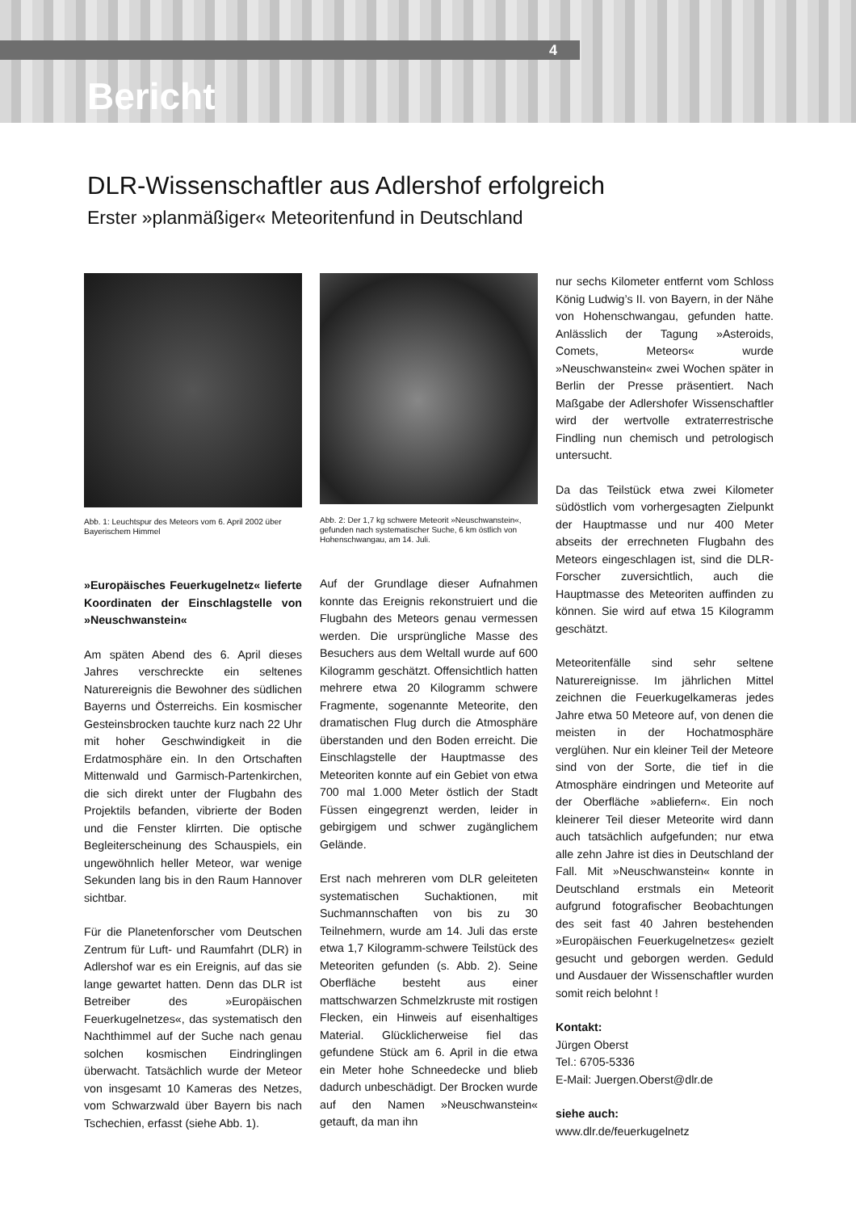4
Bericht
DLR-Wissenschaftler aus Adlershof erfolgreich
Erster »planmäßiger« Meteoritenfund in Deutschland
Abb. 1: Leuchtspur des Meteors vom 6. April 2002 über Bayerischem Himmel
»Europäisches Feuerkugelnetz« lieferte Koordinaten der Einschlagstelle von »Neuschwanstein«
Am späten Abend des 6. April dieses Jahres verschreckte ein seltenes Naturereignis die Bewohner des südlichen Bayerns und Österreichs. Ein kosmischer Gesteinsbrocken tauchte kurz nach 22 Uhr mit hoher Geschwindigkeit in die Erdatmosphäre ein. In den Ortschaften Mittenwald und Garmisch-Partenkirchen, die sich direkt unter der Flugbahn des Projektils befanden, vibrierte der Boden und die Fenster klirrten. Die optische Begleiterscheinung des Schauspiels, ein ungewöhnlich heller Meteor, war wenige Sekunden lang bis in den Raum Hannover sichtbar.
Für die Planetenforscher vom Deutschen Zentrum für Luft- und Raumfahrt (DLR) in Adlershof war es ein Ereignis, auf das sie lange gewartet hatten. Denn das DLR ist Betreiber des »Europäischen Feuerkugelnetzes«, das systematisch den Nachthimmel auf der Suche nach genau solchen kosmischen Eindringlingen überwacht. Tatsächlich wurde der Meteor von insgesamt 10 Kameras des Netzes, vom Schwarzwald über Bayern bis nach Tschechien, erfasst (siehe Abb. 1).
Abb. 2: Der 1,7 kg schwere Meteorit »Neuschwanstein«, gefunden nach systematischer Suche, 6 km östlich von Hohenschwangau, am 14. Juli.
Auf der Grundlage dieser Aufnahmen konnte das Ereignis rekonstruiert und die Flugbahn des Meteors genau vermessen werden. Die ursprüngliche Masse des Besuchers aus dem Weltall wurde auf 600 Kilogramm geschätzt. Offensichtlich hatten mehrere etwa 20 Kilogramm schwere Fragmente, sogenannte Meteorite, den dramatischen Flug durch die Atmosphäre überstanden und den Boden erreicht. Die Einschlagstelle der Hauptmasse des Meteoriten konnte auf ein Gebiet von etwa 700 mal 1.000 Meter östlich der Stadt Füssen eingegrenzt werden, leider in gebirgigem und schwer zugänglichem Gelände.
Erst nach mehreren vom DLR geleiteten systematischen Suchaktionen, mit Suchmannschaften von bis zu 30 Teilnehmern, wurde am 14. Juli das erste etwa 1,7 Kilogramm-schwere Teilstück des Meteoriten gefunden (s. Abb. 2). Seine Oberfläche besteht aus einer mattschwarzen Schmelzkruste mit rostigen Flecken, ein Hinweis auf eisenhaltiges Material. Glücklicherweise fiel das gefundene Stück am 6. April in die etwa ein Meter hohe Schneedecke und blieb dadurch unbeschädigt. Der Brocken wurde auf den Namen »Neuschwanstein« getauft, da man ihn
nur sechs Kilometer entfernt vom Schloss König Ludwig’s II. von Bayern, in der Nähe von Hohenschwangau, gefunden hatte. Anlässlich der Tagung »Asteroids, Comets, Meteors« wurde »Neuschwanstein« zwei Wochen später in Berlin der Presse präsentiert. Nach Maßgabe der Adlershofer Wissenschaftler wird der wertvolle extraterrestrische Findling nun chemisch und petrologisch untersucht.
Da das Teilstück etwa zwei Kilometer südöstlich vom vorhergesagten Zielpunkt der Hauptmasse und nur 400 Meter abseits der errechneten Flugbahn des Meteors eingeschlagen ist, sind die DLR-Forscher zuversichtlich, auch die Hauptmasse des Meteoriten auffinden zu können. Sie wird auf etwa 15 Kilogramm geschätzt.
Meteoritenfälle sind sehr seltene Naturereignisse. Im jährlichen Mittel zeichnen die Feuerkugelkameras jedes Jahre etwa 50 Meteore auf, von denen die meisten in der Hochatmosphäre verglühen. Nur ein kleiner Teil der Meteore sind von der Sorte, die tief in die Atmosphäre eindringen und Meteorite auf der Oberfläche »abliefern«. Ein noch kleinerer Teil dieser Meteorite wird dann auch tatsächlich aufgefunden; nur etwa alle zehn Jahre ist dies in Deutschland der Fall. Mit »Neuschwanstein« konnte in Deutschland erstmals ein Meteorit aufgrund fotografischer Beobachtungen des seit fast 40 Jahren bestehenden »Europäischen Feuerkugelnetzes« gezielt gesucht und geborgen werden. Geduld und Ausdauer der Wissenschaftler wurden somit reich belohnt !
Kontakt:
Jürgen Oberst
Tel.: 6705-5336
E-Mail: Juergen.Oberst@dlr.de
siehe auch:
www.dlr.de/feuerkugelnetz